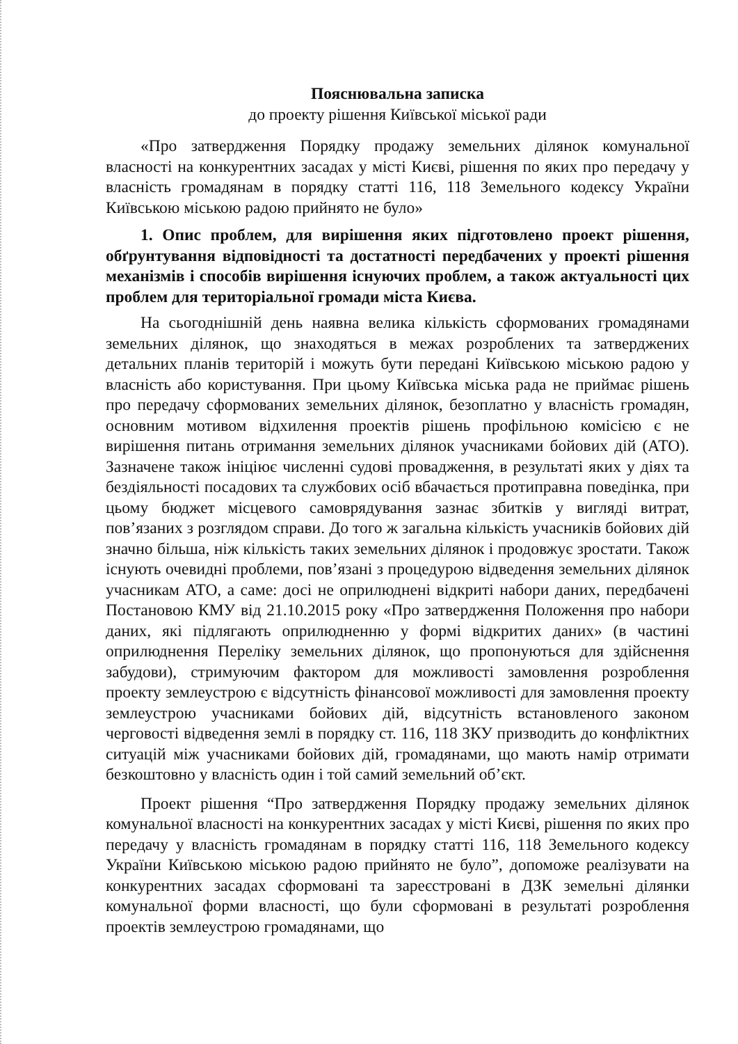Пояснювальна записка
до проекту рішення Київської міської ради
«Про затвердження Порядку продажу земельних ділянок комунальної власності на конкурентних засадах у місті Києві, рішення по яких про передачу у власність громадянам в порядку статті 116, 118 Земельного кодексу України Київською міською радою прийнято не було»
1. Опис проблем, для вирішення яких підготовлено проект рішення, обґрунтування відповідності та достатності передбачених у проекті рішення механізмів і способів вирішення існуючих проблем, а також актуальності цих проблем для територіальної громади міста Києва.
На сьогоднішній день наявна велика кількість сформованих громадянами земельних ділянок, що знаходяться в межах розроблених та затверджених детальних планів територій і можуть бути передані Київською міською радою у власність або користування. При цьому Київська міська рада не приймає рішень про передачу сформованих земельних ділянок, безоплатно у власність громадян, основним мотивом відхилення проектів рішень профільною комісією є не вирішення питань отримання земельних ділянок учасниками бойових дій (АТО). Зазначене також ініціює численні судові провадження, в результаті яких у діях та бездіяльності посадових та службових осіб вбачається протиправна поведінка, при цьому бюджет місцевого самоврядування зазнає збитків у вигляді витрат, пов’язаних з розглядом справи. До того ж загальна кількість учасників бойових дій значно більша, ніж кількість таких земельних ділянок і продовжує зростати. Також існують очевидні проблеми, пов’язані з процедурою відведення земельних ділянок учасникам АТО, а саме: досі не оприлюднені відкриті набори даних, передбачені Постановою КМУ від 21.10.2015 року «Про затвердження Положення про набори даних, які підлягають оприлюдненню у формі відкритих даних» (в частині оприлюднення Переліку земельних ділянок, що пропонуються для здійснення забудови), стримуючим фактором для можливості замовлення розроблення проекту землеустрою є відсутність фінансової можливості для замовлення проекту землеустрою учасниками бойових дій, відсутність встановленого законом черговості відведення землі в порядку ст. 116, 118 ЗКУ призводить до конфліктних ситуацій між учасниками бойових дій, громадянами, що мають намір отримати безкоштовно у власність один і той самий земельний об’єкт.
Проект рішення “Про затвердження Порядку продажу земельних ділянок комунальної власності на конкурентних засадах у місті Києві, рішення по яких про передачу у власність громадянам в порядку статті 116, 118 Земельного кодексу України Київською міською радою прийнято не було”, допоможе реалізувати на конкурентних засадах сформовані та зареєстровані в ДЗК земельні ділянки комунальної форми власності, що були сформовані в результаті розроблення проектів землеустрою громадянами, що